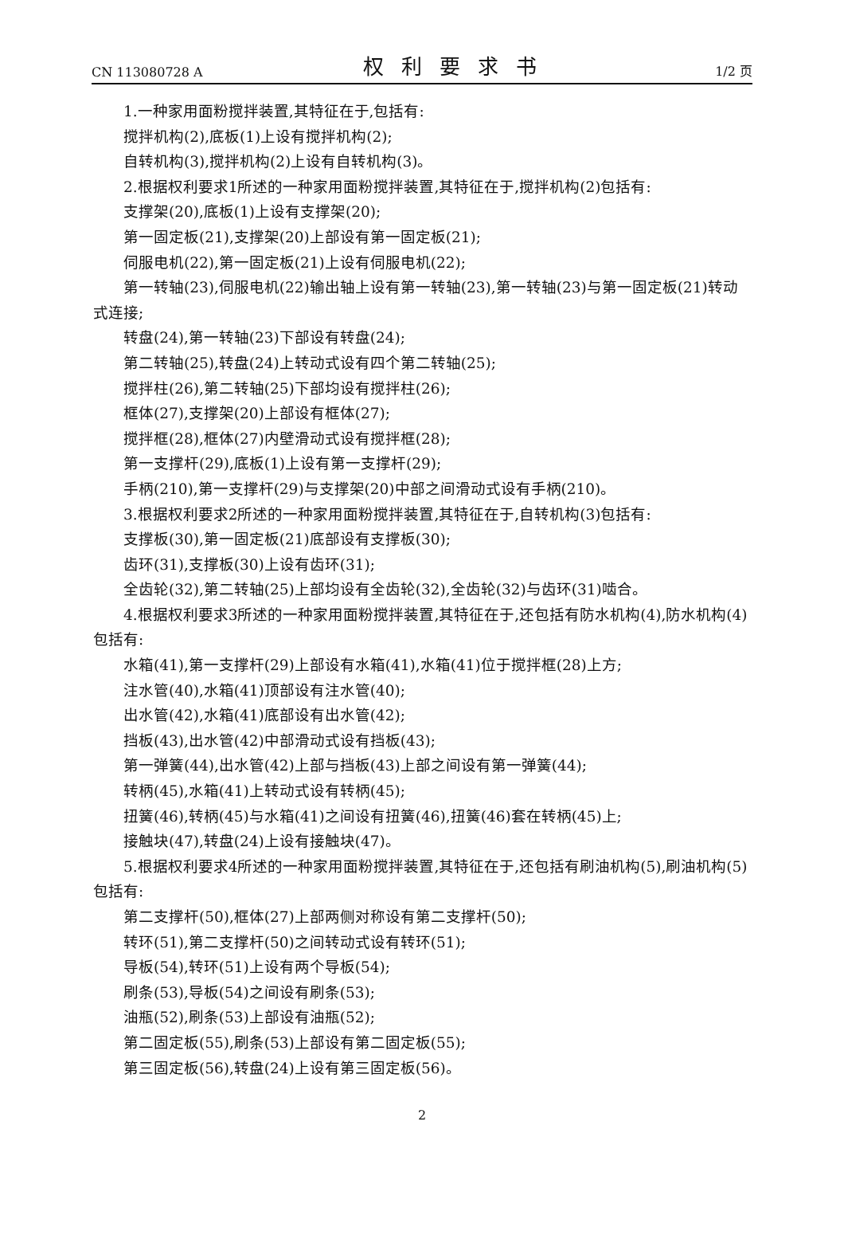CN 113080728 A 权利要求书 1/2 页
1.一种家用面粉搅拌装置,其特征在于,包括有:
搅拌机构(2),底板(1)上设有搅拌机构(2);
自转机构(3),搅拌机构(2)上设有自转机构(3)。
2.根据权利要求1所述的一种家用面粉搅拌装置,其特征在于,搅拌机构(2)包括有:
支撑架(20),底板(1)上设有支撑架(20);
第一固定板(21),支撑架(20)上部设有第一固定板(21);
伺服电机(22),第一固定板(21)上设有伺服电机(22);
第一转轴(23),伺服电机(22)输出轴上设有第一转轴(23),第一转轴(23)与第一固定板(21)转动式连接;
转盘(24),第一转轴(23)下部设有转盘(24);
第二转轴(25),转盘(24)上转动式设有四个第二转轴(25);
搅拌柱(26),第二转轴(25)下部均设有搅拌柱(26);
框体(27),支撑架(20)上部设有框体(27);
搅拌框(28),框体(27)内壁滑动式设有搅拌框(28);
第一支撑杆(29),底板(1)上设有第一支撑杆(29);
手柄(210),第一支撑杆(29)与支撑架(20)中部之间滑动式设有手柄(210)。
3.根据权利要求2所述的一种家用面粉搅拌装置,其特征在于,自转机构(3)包括有:
支撑板(30),第一固定板(21)底部设有支撑板(30);
齿环(31),支撑板(30)上设有齿环(31);
全齿轮(32),第二转轴(25)上部均设有全齿轮(32),全齿轮(32)与齿环(31)啮合。
4.根据权利要求3所述的一种家用面粉搅拌装置,其特征在于,还包括有防水机构(4),防水机构(4)包括有:
水箱(41),第一支撑杆(29)上部设有水箱(41),水箱(41)位于搅拌框(28)上方;
注水管(40),水箱(41)顶部设有注水管(40);
出水管(42),水箱(41)底部设有出水管(42);
挡板(43),出水管(42)中部滑动式设有挡板(43);
第一弹簧(44),出水管(42)上部与挡板(43)上部之间设有第一弹簧(44);
转柄(45),水箱(41)上转动式设有转柄(45);
扭簧(46),转柄(45)与水箱(41)之间设有扭簧(46),扭簧(46)套在转柄(45)上;
接触块(47),转盘(24)上设有接触块(47)。
5.根据权利要求4所述的一种家用面粉搅拌装置,其特征在于,还包括有刷油机构(5),刷油机构(5)包括有:
第二支撑杆(50),框体(27)上部两侧对称设有第二支撑杆(50);
转环(51),第二支撑杆(50)之间转动式设有转环(51);
导板(54),转环(51)上设有两个导板(54);
刷条(53),导板(54)之间设有刷条(53);
油瓶(52),刷条(53)上部设有油瓶(52);
第二固定板(55),刷条(53)上部设有第二固定板(55);
第三固定板(56),转盘(24)上设有第三固定板(56)。
2